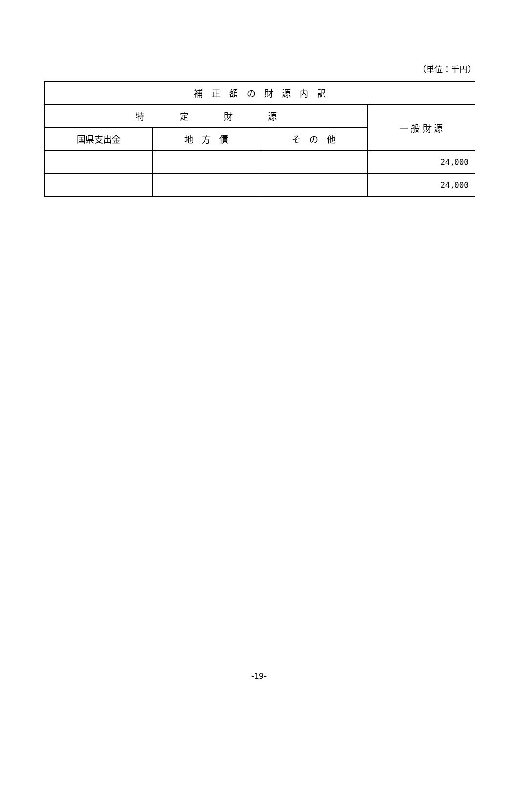（単位：千円）
| 補 正 額 の 財 源 内 訳 | | | |
| --- | --- | --- | --- |
| 特 定 財 源 | | | 一 般 財 源 |
| 国県支出金 | 地 方 債 | そ の 他 | |
| | | | 24,000 |
| | | | 24,000 |
-19-